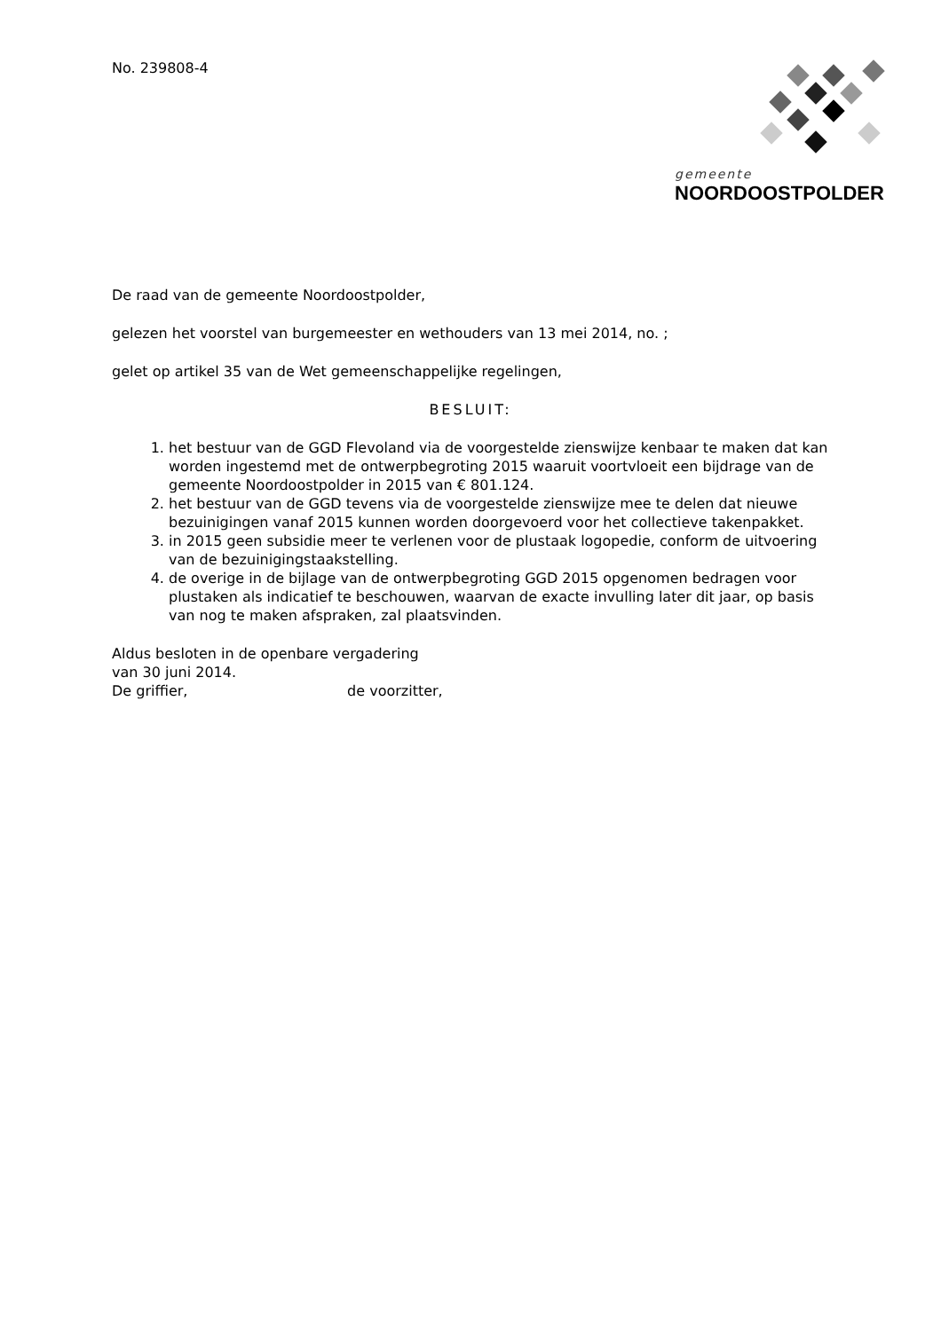No. 239808-4 gemeente
NOORDOOSTPOLDER
De raad van de gemeente Noordoostpolder,
gelezen het voorstel van burgemeester en wethouders van 13 mei 2014, no. ;
gelet op artikel 35 van de Wet gemeenschappelijke regelingen,
BESLUIT:
1. het bestuur van de GGD Flevoland via de voorgestelde zienswijze kenbaar te maken dat kan worden ingestemd met de ontwerpbegroting 2015 waaruit voortvloeit een bijdrage van de gemeente Noordoostpolder in 2015 van € 801.124.
2. het bestuur van de GGD tevens via de voorgestelde zienswijze mee te delen dat nieuwe bezuinigingen vanaf 2015 kunnen worden doorgevoerd voor het collectieve takenpakket.
3. in 2015 geen subsidie meer te verlenen voor de plustaak logopedie, conform de uitvoering van de bezuinigingstaakstelling.
4. de overige in de bijlage van de ontwerpbegroting GGD 2015 opgenomen bedragen voor plustaken als indicatief te beschouwen, waarvan de exacte invulling later dit jaar, op basis van nog te maken afspraken, zal plaatsvinden.
Aldus besloten in de openbare vergadering
van 30 juni 2014.
De griffier, de voorzitter,